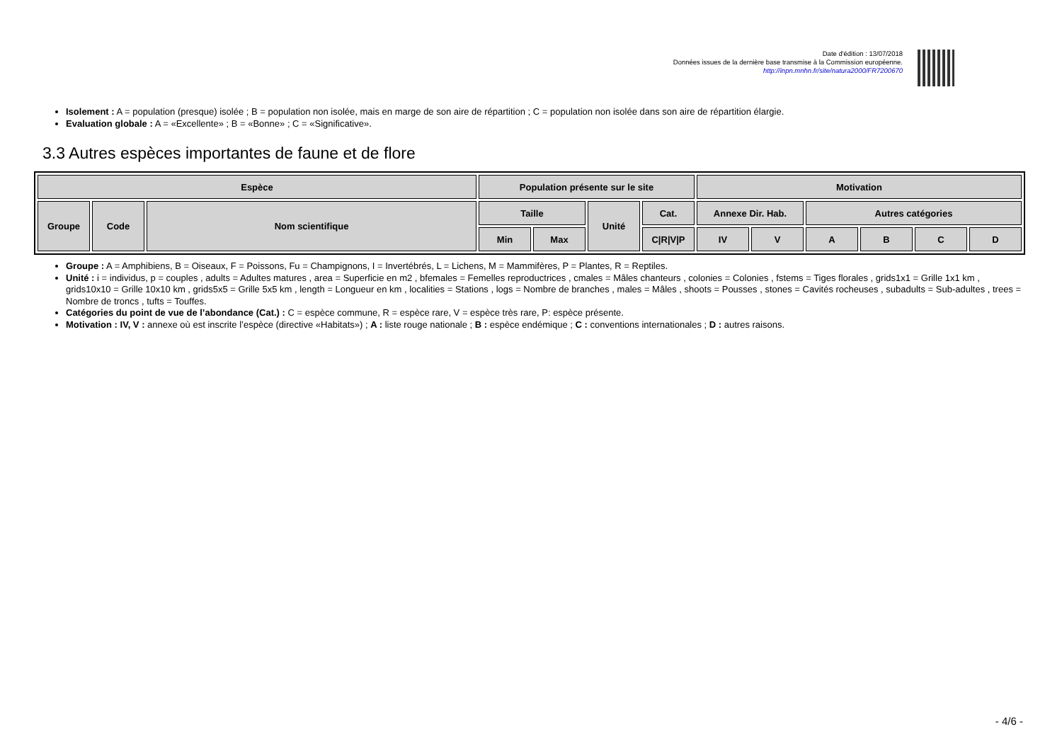Date d'édition : 13/07/2018
Données issues de la dernière base transmise à la Commission européenne.
http://inpn.mnhn.fr/site/natura2000/FR7200670
Isolement : A = population (presque) isolée ; B = population non isolée, mais en marge de son aire de répartition ; C = population non isolée dans son aire de répartition élargie.
Evaluation globale : A = «Excellente» ; B = «Bonne» ; C = «Significative».
3.3 Autres espèces importantes de faune et de flore
| Espèce | | | Population présente sur le site | | | | Motivation | | | | | |
| --- | --- | --- | --- | --- | --- | --- | --- | --- | --- | --- | --- | --- |
| Groupe | Code | Nom scientifique | Taille | | Unité | Cat. | Annexe Dir. Hab. | | Autres catégories | | | |
| | | | Min | Max | | C/R/V/P | IV | V | A | B | C | D |
Groupe : A = Amphibiens, B = Oiseaux, F = Poissons, Fu = Champignons, I = Invertébrés, L = Lichens, M = Mammifères, P = Plantes, R = Reptiles.
Unité : i = individus, p = couples , adults = Adultes matures , area = Superficie en m2 , bfemales = Femelles reproductrices , cmales = Mâles chanteurs , colonies = Colonies , fstems = Tiges florales , grids1x1 = Grille 1x1 km , grids10x10 = Grille 10x10 km , grids5x5 = Grille 5x5 km , length = Longueur en km , localities = Stations , logs = Nombre de branches , males = Mâles , shoots = Pousses , stones = Cavités rocheuses , subadults = Sub-adultes , trees = Nombre de troncs , tufts = Touffes.
Catégories du point de vue de l’abondance (Cat.) : C = espèce commune, R = espèce rare, V = espèce très rare, P: espèce présente.
Motivation : IV, V : annexe où est inscrite l’espèce (directive «Habitats») ; A : liste rouge nationale ; B : espèce endémique ; C : conventions internationales ; D : autres raisons.
- 4/6 -